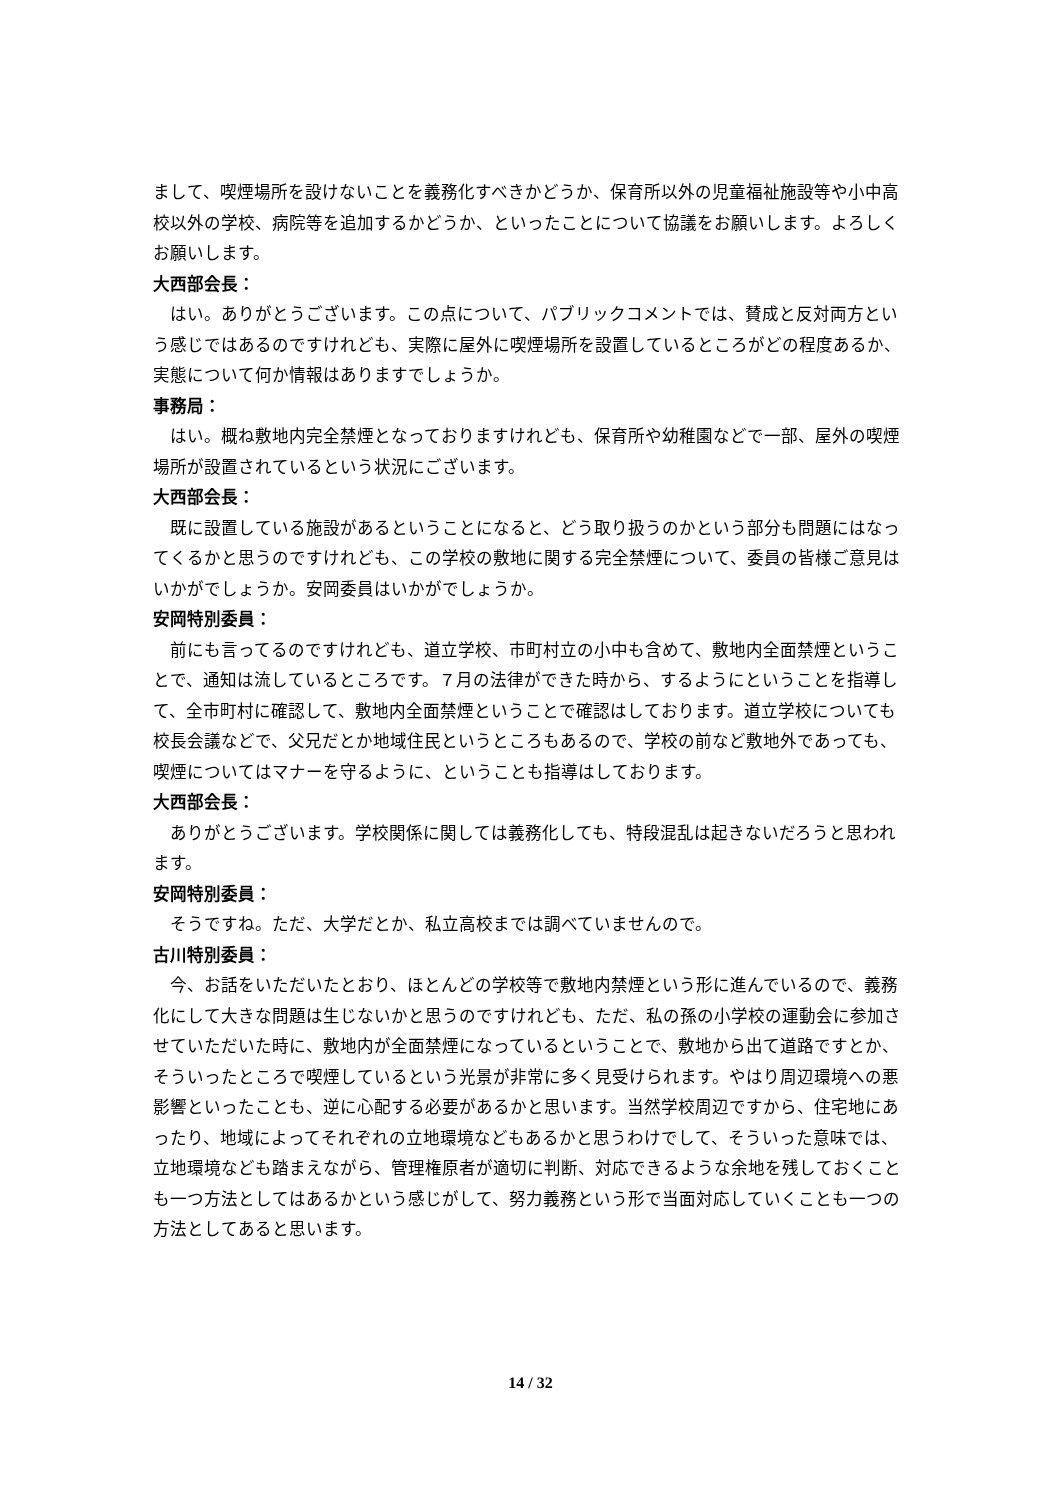まして、喫煙場所を設けないことを義務化すべきかどうか、保育所以外の児童福祉施設等や小中高校以外の学校、病院等を追加するかどうか、といったことについて協議をお願いします。よろしくお願いします。
大西部会長：
はい。ありがとうございます。この点について、パブリックコメントでは、賛成と反対両方という感じではあるのですけれども、実際に屋外に喫煙場所を設置しているところがどの程度あるか、実態について何か情報はありますでしょうか。
事務局：
はい。概ね敷地内完全禁煙となっておりますけれども、保育所や幼稚園などで一部、屋外の喫煙場所が設置されているという状況にございます。
大西部会長：
既に設置している施設があるということになると、どう取り扱うのかという部分も問題にはなってくるかと思うのですけれども、この学校の敷地に関する完全禁煙について、委員の皆様ご意見はいかがでしょうか。安岡委員はいかがでしょうか。
安岡特別委員：
前にも言ってるのですけれども、道立学校、市町村立の小中も含めて、敷地内全面禁煙ということで、通知は流しているところです。７月の法律ができた時から、するようにということを指導して、全市町村に確認して、敷地内全面禁煙ということで確認はしております。道立学校についても校長会議などで、父兄だとか地域住民というところもあるので、学校の前など敷地外であっても、喫煙についてはマナーを守るように、ということも指導はしております。
大西部会長：
ありがとうございます。学校関係に関しては義務化しても、特段混乱は起きないだろうと思われます。
安岡特別委員：
そうですね。ただ、大学だとか、私立高校までは調べていませんので。
古川特別委員：
今、お話をいただいたとおり、ほとんどの学校等で敷地内禁煙という形に進んでいるので、義務化にして大きな問題は生じないかと思うのですけれども、ただ、私の孫の小学校の運動会に参加させていただいた時に、敷地内が全面禁煙になっているということで、敷地から出て道路ですとか、そういったところで喫煙しているという光景が非常に多く見受けられます。やはり周辺環境への悪影響といったことも、逆に心配する必要があるかと思います。当然学校周辺ですから、住宅地にあったり、地域によってそれぞれの立地環境などもあるかと思うわけでして、そういった意味では、立地環境なども踏まえながら、管理権原者が適切に判断、対応できるような余地を残しておくことも一つ方法としてはあるかという感じがして、努力義務という形で当面対応していくことも一つの方法としてあると思います。
14 / 32